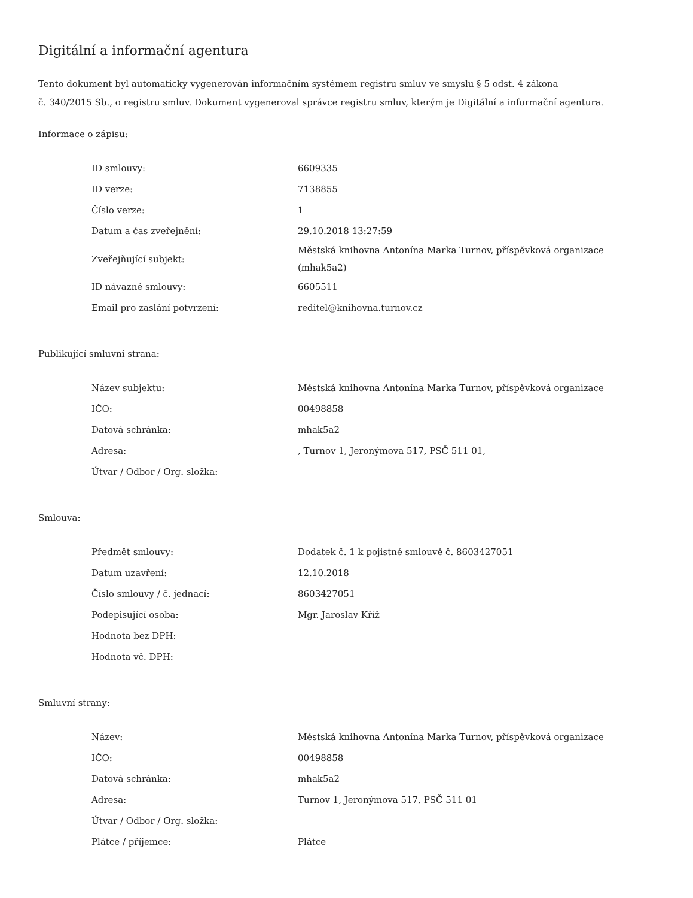Digitální a informační agentura
Tento dokument byl automaticky vygenerován informačním systémem registru smluv ve smyslu § 5 odst. 4 zákona
č. 340/2015 Sb., o registru smluv. Dokument vygeneroval správce registru smluv, kterým je Digitální a informační agentura.
Informace o zápisu:
| ID smlouvy: | 6609335 |
| ID verze: | 7138855 |
| Číslo verze: | 1 |
| Datum a čas zveřejnění: | 29.10.2018 13:27:59 |
| Zveřejňující subjekt: | Městská knihovna Antonína Marka Turnov, příspěvková organizace (mhak5a2) |
| ID návazné smlouvy: | 6605511 |
| Email pro zaslání potvrzení: | reditel@knihovna.turnov.cz |
Publikující smluvní strana:
| Název subjektu: | Městská knihovna Antonína Marka Turnov, příspěvková organizace |
| IČO: | 00498858 |
| Datová schránka: | mhak5a2 |
| Adresa: | , Turnov 1, Jeronýmova 517, PSČ 511 01, |
| Útvar / Odbor / Org. složka: | |
Smlouva:
| Předmět smlouvy: | Dodatek č. 1 k pojistné smlouvě č. 8603427051 |
| Datum uzavření: | 12.10.2018 |
| Číslo smlouvy / č. jednací: | 8603427051 |
| Podepisující osoba: | Mgr. Jaroslav Kříž |
| Hodnota bez DPH: | |
| Hodnota vč. DPH: | |
Smluvní strany:
| Název: | Městská knihovna Antonína Marka Turnov, příspěvková organizace |
| IČO: | 00498858 |
| Datová schránka: | mhak5a2 |
| Adresa: | Turnov 1, Jeronýmova 517, PSČ 511 01 |
| Útvar / Odbor / Org. složka: | |
| Plátce / příjemce: | Plátce |